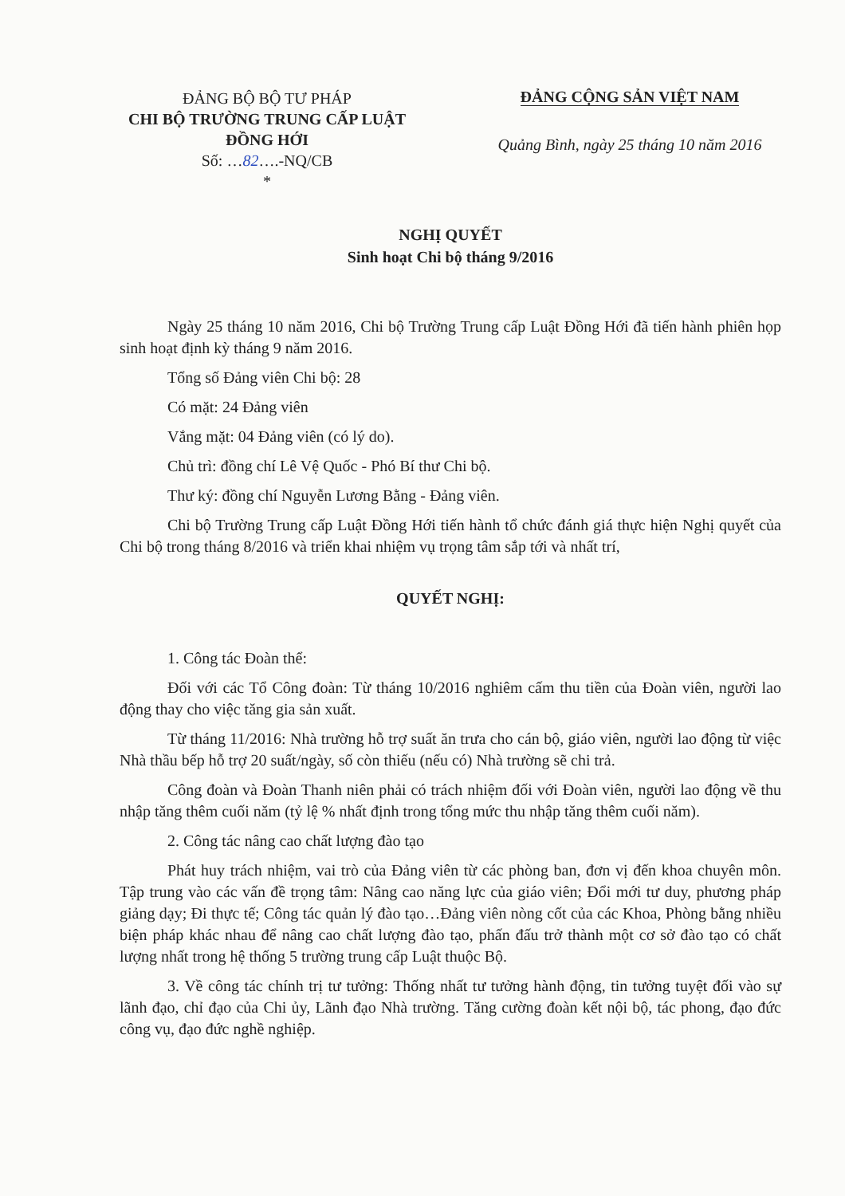ĐẢNG BỘ BỘ TƯ PHÁP
CHI BỘ TRƯỜNG TRUNG CẤP LUẬT
ĐỒNG HỚI
Số: …82….-NQ/CB
*
ĐẢNG CỘNG SẢN VIỆT NAM
Quảng Bình, ngày 25 tháng 10 năm 2016
NGHỊ QUYẾT
Sinh hoạt Chi bộ tháng 9/2016
Ngày 25 tháng 10 năm 2016, Chi bộ Trường Trung cấp Luật Đồng Hới đã tiến hành phiên họp sinh hoạt định kỳ tháng 9 năm 2016.
Tổng số Đảng viên Chi bộ: 28
Có mặt: 24 Đảng viên
Vắng mặt: 04 Đảng viên (có lý do).
Chủ trì: đồng chí Lê Vệ Quốc - Phó Bí thư Chi bộ.
Thư ký: đồng chí Nguyễn Lương Bằng - Đảng viên.
Chi bộ Trường Trung cấp Luật Đồng Hới tiến hành tổ chức đánh giá thực hiện Nghị quyết của Chi bộ trong tháng 8/2016 và triển khai nhiệm vụ trọng tâm sắp tới và nhất trí,
QUYẾT NGHỊ:
1. Công tác Đoàn thể:
Đối với các Tổ Công đoàn: Từ tháng 10/2016 nghiêm cấm thu tiền của Đoàn viên, người lao động thay cho việc tăng gia sản xuất.
Từ tháng 11/2016: Nhà trường hỗ trợ suất ăn trưa cho cán bộ, giáo viên, người lao động từ việc Nhà thầu bếp hỗ trợ 20 suất/ngày, số còn thiếu (nếu có) Nhà trường sẽ chi trả.
Công đoàn và Đoàn Thanh niên phải có trách nhiệm đối với Đoàn viên, người lao động về thu nhập tăng thêm cuối năm (tỷ lệ % nhất định trong tổng mức thu nhập tăng thêm cuối năm).
2. Công tác nâng cao chất lượng đào tạo
Phát huy trách nhiệm, vai trò của Đảng viên từ các phòng ban, đơn vị đến khoa chuyên môn. Tập trung vào các vấn đề trọng tâm: Nâng cao năng lực của giáo viên; Đổi mới tư duy, phương pháp giảng dạy; Đi thực tế; Công tác quản lý đào tạo…Đảng viên nòng cốt của các Khoa, Phòng bằng nhiều biện pháp khác nhau để nâng cao chất lượng đào tạo, phấn đấu trở thành một cơ sở đào tạo có chất lượng nhất trong hệ thống 5 trường trung cấp Luật thuộc Bộ.
3. Về công tác chính trị tư tưởng: Thống nhất tư tưởng hành động, tin tưởng tuyệt đối vào sự lãnh đạo, chỉ đạo của Chi ủy, Lãnh đạo Nhà trường. Tăng cường đoàn kết nội bộ, tác phong, đạo đức công vụ, đạo đức nghề nghiệp.